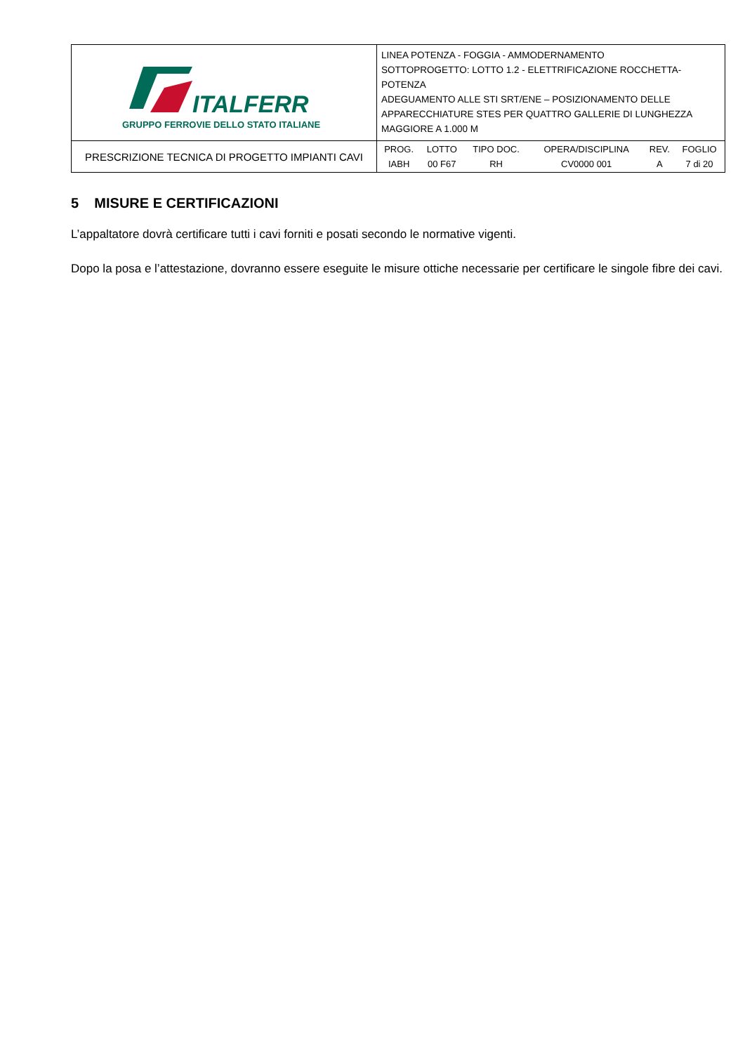| ITALFERR GRUPPO FERROVIE DELLO STATO ITALIANE | LINEA POTENZA - FOGGIA - AMMODERNAMENTO SOTTOPROGETTO: LOTTO 1.2 - ELETTRIFICAZIONE ROCCHETTA-POTENZA ADEGUAMENTO ALLE STI SRT/ENE – POSIZIONAMENTO DELLE APPARECCHIATURE STES PER QUATTRO GALLERIE DI LUNGHEZZA MAGGIORE A 1.000 M |
| PRESCRIZIONE TECNICA DI PROGETTO IMPIANTI CAVI | / PROG. / LOTTO / TIPO DOC. / OPERA/DISCIPLINA / REV. / FOGLIO / / --- / --- / --- / --- / --- / --- / / IABH / 00 F67 / RH / CV0000 001 / A / 7 di 20 / |
5 MISURE E CERTIFICAZIONI
L’appaltatore dovrà certificare tutti i cavi forniti e posati secondo le normative vigenti.
Dopo la posa e l’attestazione, dovranno essere eseguite le misure ottiche necessarie per certificare le singole fibre dei cavi.